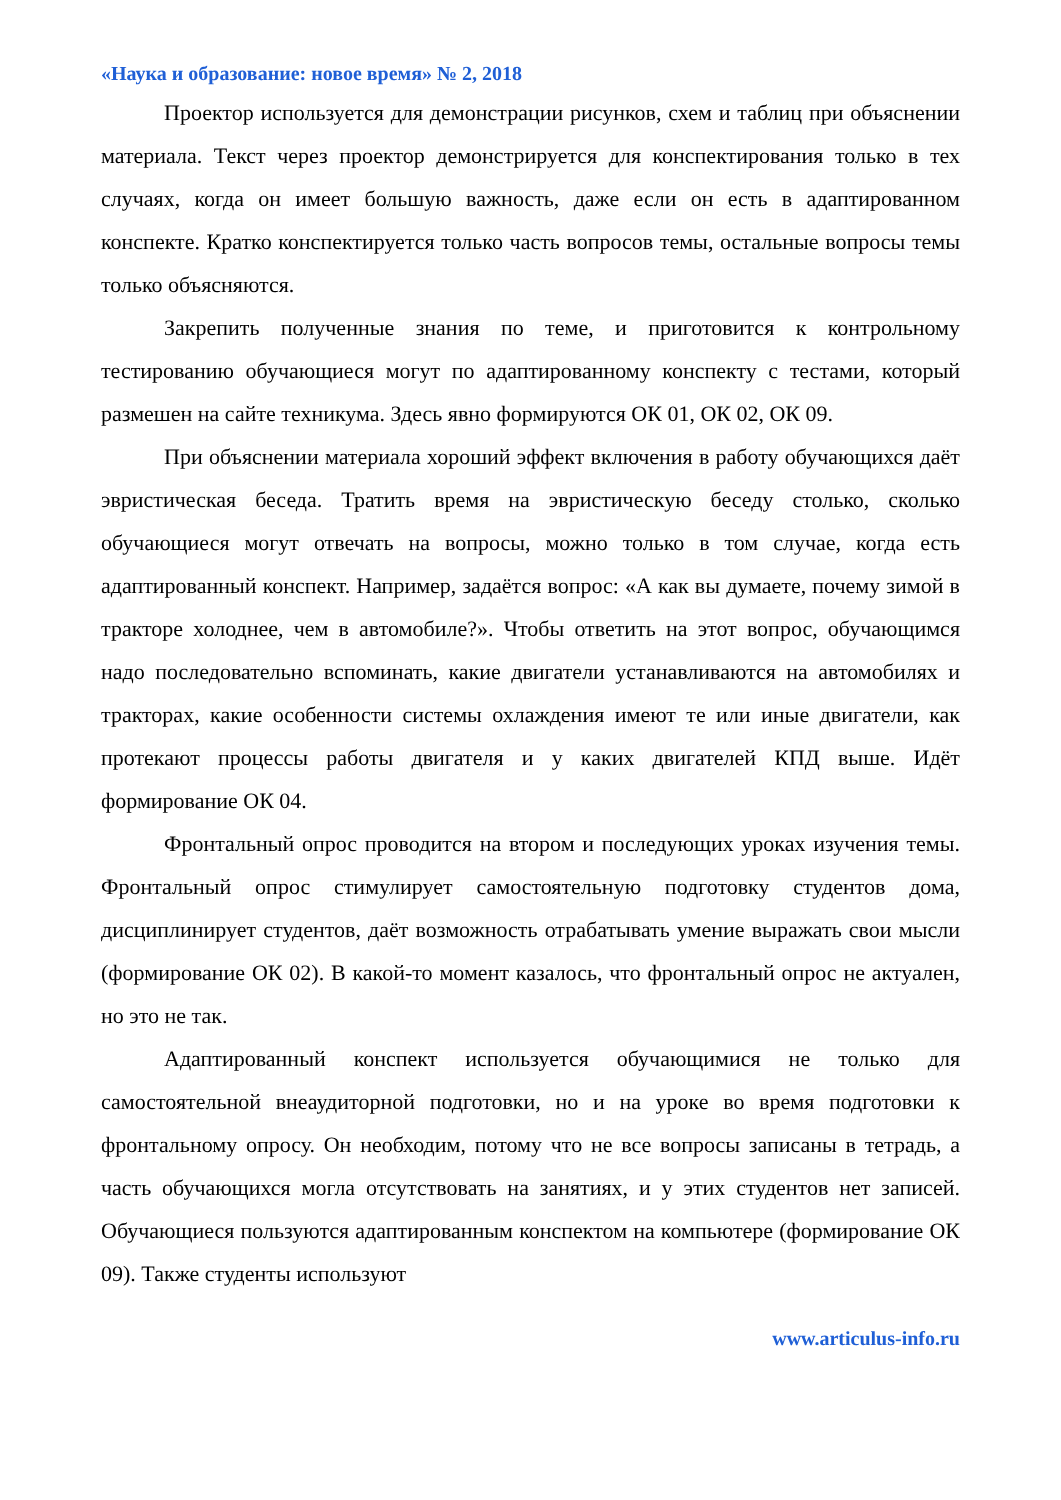«Наука и образование: новое время» № 2, 2018
Проектор используется для демонстрации рисунков, схем и таблиц при объяснении материала. Текст через проектор демонстрируется для конспектирования только в тех случаях, когда он имеет большую важность, даже если он есть в адаптированном конспекте. Кратко конспектируется только часть вопросов темы, остальные вопросы темы только объясняются.
Закрепить полученные знания по теме, и приготовится к контрольному тестированию обучающиеся могут по адаптированному конспекту с тестами, который размешен на сайте техникума. Здесь явно формируются ОК 01, ОК 02, ОК 09.
При объяснении материала хороший эффект включения в работу обучающихся даёт эвристическая беседа. Тратить время на эвристическую беседу столько, сколько обучающиеся могут отвечать на вопросы, можно только в том случае, когда есть адаптированный конспект. Например, задаётся вопрос: «А как вы думаете, почему зимой в тракторе холоднее, чем в автомобиле?». Чтобы ответить на этот вопрос, обучающимся надо последовательно вспоминать, какие двигатели устанавливаются на автомобилях и тракторах, какие особенности системы охлаждения имеют те или иные двигатели, как протекают процессы работы двигателя и у каких двигателей КПД выше. Идёт формирование ОК 04.
Фронтальный опрос проводится на втором и последующих уроках изучения темы. Фронтальный опрос стимулирует самостоятельную подготовку студентов дома, дисциплинирует студентов, даёт возможность отрабатывать умение выражать свои мысли (формирование ОК 02). В какой-то момент казалось, что фронтальный опрос не актуален, но это не так.
Адаптированный конспект используется обучающимися не только для самостоятельной внеаудиторной подготовки, но и на уроке во время подготовки к фронтальному опросу. Он необходим, потому что не все вопросы записаны в тетрадь, а часть обучающихся могла отсутствовать на занятиях, и у этих студентов нет записей. Обучающиеся пользуются адаптированным конспектом на компьютере (формирование ОК 09). Также студенты используют
www.articulus-info.ru